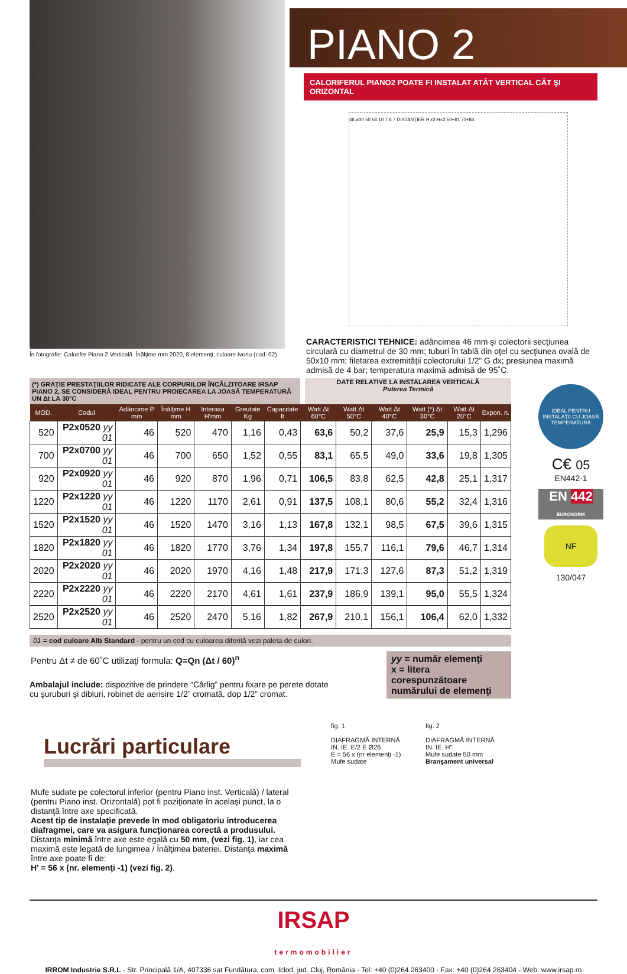În fotografie: Calorifer Piano 2 Verticală. Înălţime mm 2020, 8 elemenţi, culoare Ivoriu (cod. 02).
PIANO 2
CALORIFERUL PIANO2 POATE FI INSTALAT ATÂT VERTICAL CÂT ŞI ORIZONTAL
46 ø30 50 56 10 7 6 7 DISTANŢIER H'±2 H±2 50÷61 73÷84
CARACTERISTICI TEHNICE: adâncimea 46 mm şi colectorii secţiunea circulară cu diametrul de 30 mm; tuburi în tablă din oţel cu secţiunea ovală de 50x10 mm; filetarea extremităţii colectorului 1/2” G dx; presiunea maximă admisă de 4 bar; temperatura maximă admisă de 95˚C.
(*) GRAŢIE PRESTAŢIILOR RIDICATE ALE CORPURILOR ÎNCĂLZITOARE IRSAP PIANO 2, SE CONSIDERĂ IDEAL PENTRU PROIECAREA LA JOASĂ TEMPERATURĂ UN Δt LA 30°C
DATE RELATIVE LA INSTALAREA VERTICALĂ
Puterea Termică
| MOD. | Codul | Adâncime P mm | Înălţime H mm | Interaxa H'mm | Greutate Kg | Capacitate lt | Watt Δt 60°C | Watt Δt 50°C | Watt Δt 40°C | Watt (*) Δt 30°C | Watt Δt 20°C | Expon. n. |
| --- | --- | --- | --- | --- | --- | --- | --- | --- | --- | --- | --- | --- |
| 520 | P2x0520 yy 01 | 46 | 520 | 470 | 1,16 | 0,43 | 63,6 | 50,2 | 37,6 | 25,9 | 15,3 | 1,296 |
| 700 | P2x0700 yy 01 | 46 | 700 | 650 | 1,52 | 0,55 | 83,1 | 65,5 | 49,0 | 33,6 | 19,8 | 1,305 |
| 920 | P2x0920 yy 01 | 46 | 920 | 870 | 1,96 | 0,71 | 106,5 | 83,8 | 62,5 | 42,8 | 25,1 | 1,317 |
| 1220 | P2x1220 yy 01 | 46 | 1220 | 1170 | 2,61 | 0,91 | 137,5 | 108,1 | 80,6 | 55,2 | 32,4 | 1,316 |
| 1520 | P2x1520 yy 01 | 46 | 1520 | 1470 | 3,16 | 1,13 | 167,8 | 132,1 | 98,5 | 67,5 | 39,6 | 1,315 |
| 1820 | P2x1820 yy 01 | 46 | 1820 | 1770 | 3,76 | 1,34 | 197,8 | 155,7 | 116,1 | 79,6 | 46,7 | 1,314 |
| 2020 | P2x2020 yy 01 | 46 | 2020 | 1970 | 4,16 | 1,48 | 217,9 | 171,3 | 127,6 | 87,3 | 51,2 | 1,319 |
| 2220 | P2x2220 yy 01 | 46 | 2220 | 2170 | 4,61 | 1,61 | 237,9 | 186,9 | 139,1 | 95,0 | 55,5 | 1,324 |
| 2520 | P2x2520 yy 01 | 46 | 2520 | 2470 | 5,16 | 1,82 | 267,9 | 210,1 | 156,1 | 106,4 | 62,0 | 1,332 |
01 = cod culoare Alb Standard - pentru un cod cu culoarea diferită vezi paleta de culori.
yy = număr elemenţi
x = litera corespunzătoare numărului de elemenţi
Pentru Δt ≠ de 60˚C utilizaţi formula: Q=Qn (Δt / 60)<sup>n</sup>
Ambalajul include: dispozitive de prindere “Cârlig” pentru fixare pe perete dotate cu şuruburi şi dibluri, robinet de aerisire 1/2” cromată, dop 1/2” cromat.
IDEAL PENTRU INSTALAŢII CU JOASĂ TEMPERATURĂ
C€ 05
EN442-1
EN 442
EURONORM
NF
130/047
Lucrări particulare
Mufe sudate pe colectorul inferior (pentru Piano inst. Verticală) / lateral (pentru Piano inst. Orizontală) pot fi poziţionate în acelaşi punct, la o distanţă între axe specificată.
Acest tip de instalaţie prevede în mod obligatoriu introducerea diafragmei, care va asigura funcţionarea corectă a produsului.
Distanţa minimă între axe este egală cu 50 mm, (vezi fig. 1), iar cea maximă este legată de lungimea / Înălţimea bateriei. Distanţa maximă între axe poate fi de:
H’ = 56 x (nr. elemenţi -1) (vezi fig. 2).
fig. 1
DIAFRAGMĂ INTERNĂ
IN. IE. E/2 E Ø26
E = 56 x (nr elemenţi -1)
Mufe sudate
fig. 2
DIAFRAGMĂ INTERNĂ
IN. IE. H''
Mufe sudate 50 mm
Branşament universal
IRSAP
termomobilier
IRROM Industrie S.R.L - Str. Principală 1/A, 407336 sat Fundătura, com. Iclod, jud. Cluj, România - Tel: +40 (0)264 263400 - Fax: +40 (0)264 263404 - Web: www.irsap.ro